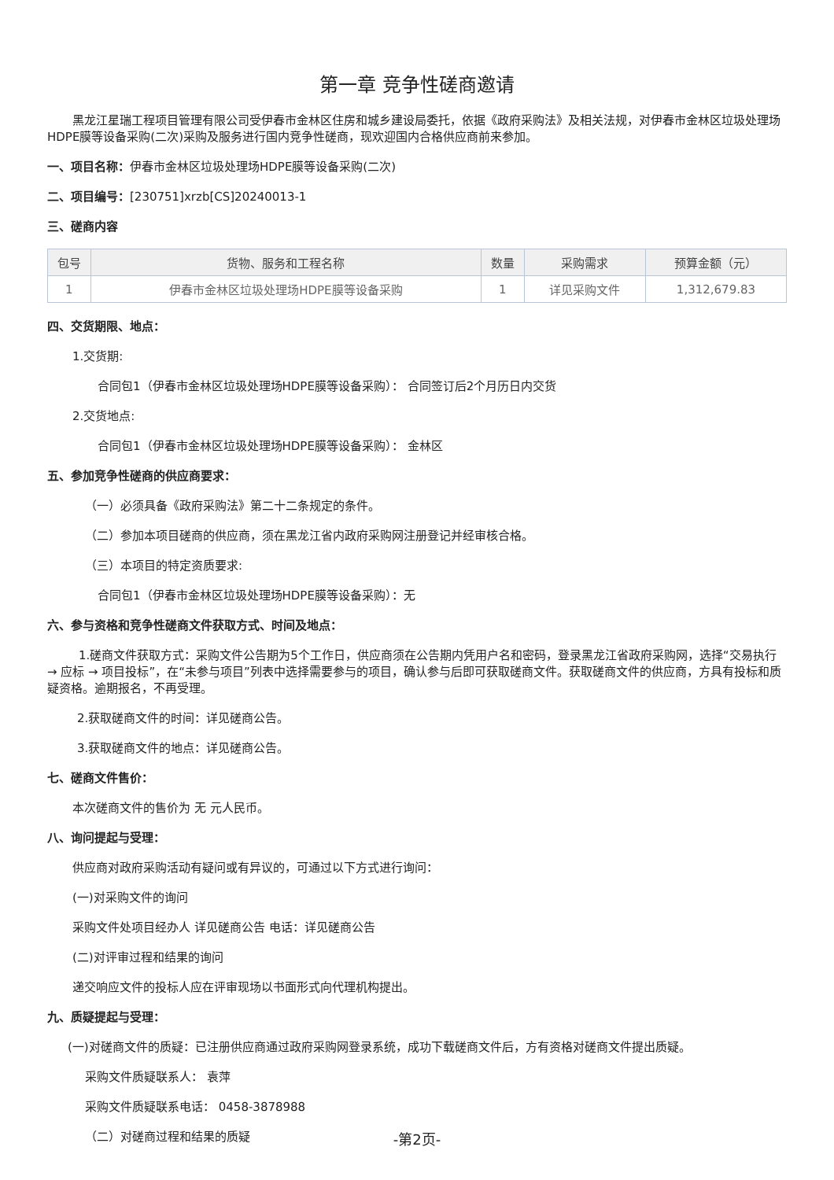第一章 竞争性磋商邀请
黑龙江星瑞工程项目管理有限公司受伊春市金林区住房和城乡建设局委托，依据《政府采购法》及相关法规，对伊春市金林区垃圾处理场HDPE膜等设备采购(二次)采购及服务进行国内竞争性磋商，现欢迎国内合格供应商前来参加。
一、项目名称：伊春市金林区垃圾处理场HDPE膜等设备采购(二次)
二、项目编号：[230751]xrzb[CS]20240013-1
三、磋商内容
| 包号 | 货物、服务和工程名称 | 数量 | 采购需求 | 预算金额（元） |
| --- | --- | --- | --- | --- |
| 1 | 伊春市金林区垃圾处理场HDPE膜等设备采购 | 1 | 详见采购文件 | 1,312,679.83 |
四、交货期限、地点：
1.交货期:
合同包1（伊春市金林区垃圾处理场HDPE膜等设备采购）： 合同签订后2个月历日内交货
2.交货地点:
合同包1（伊春市金林区垃圾处理场HDPE膜等设备采购）： 金林区
五、参加竞争性磋商的供应商要求：
（一）必须具备《政府采购法》第二十二条规定的条件。
（二）参加本项目磋商的供应商，须在黑龙江省内政府采购网注册登记并经审核合格。
（三）本项目的特定资质要求:
合同包1（伊春市金林区垃圾处理场HDPE膜等设备采购）：无
六、参与资格和竞争性磋商文件获取方式、时间及地点：
1.磋商文件获取方式：采购文件公告期为5个工作日，供应商须在公告期内凭用户名和密码，登录黑龙江省政府采购网，选择“交易执行 → 应标 → 项目投标”，在“未参与项目”列表中选择需要参与的项目，确认参与后即可获取磋商文件。获取磋商文件的供应商，方具有投标和质疑资格。逾期报名，不再受理。
2.获取磋商文件的时间：详见磋商公告。
3.获取磋商文件的地点：详见磋商公告。
七、磋商文件售价：
本次磋商文件的售价为 无 元人民币。
八、询问提起与受理：
供应商对政府采购活动有疑问或有异议的，可通过以下方式进行询问：
(一)对采购文件的询问
采购文件处项目经办人 详见磋商公告 电话：详见磋商公告
(二)对评审过程和结果的询问
递交响应文件的投标人应在评审现场以书面形式向代理机构提出。
九、质疑提起与受理：
(一)对磋商文件的质疑：已注册供应商通过政府采购网登录系统，成功下载磋商文件后，方有资格对磋商文件提出质疑。
采购文件质疑联系人： 袁萍
采购文件质疑联系电话： 0458-3878988
（二）对磋商过程和结果的质疑
-第2页-